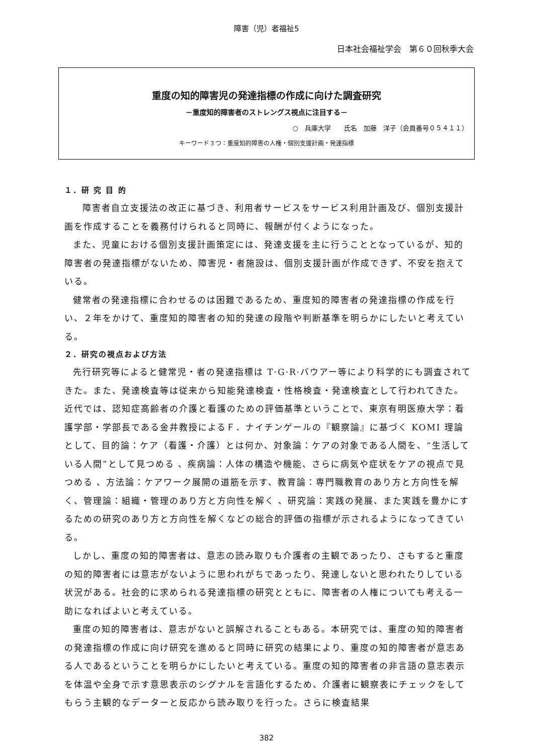障害（児）者福祉5
日本社会福祉学会　第６０回秋季大会
重度の知的障害児の発達指標の作成に向けた調査研究
－重度知的障害者のストレングス視点に注目する－
○　兵庫大学　　氏名　加藤　洋子（会員番号０５４１１）
キーワード３つ：重度知的障害の人権・個別支援計画・発達指標
１．研 究 目 的
　障害者自立支援法の改正に基づき、利用者サービスをサービス利用計画及び、個別支援計画を作成することを義務付けられると同時に、報酬が付くようになった。
また、児童における個別支援計画策定には、発達支援を主に行うこととなっているが、知的障害者の発達指標がないため、障害児・者施設は、個別支援計画が作成できず、不安を抱えている。
健常者の発達指標に合わせるのは困難であるため、重度知的障害者の発達指標の作成を行い、２年をかけて、重度知的障害者の知的発達の段階や判断基準を明らかにしたいと考えている。
２．研究の視点および方法
先行研究等によると健常児・者の発達指標は T·G·R·バウアー等により科学的にも調査されてきた。また、発達検査等は従来から知能発達検査・性格検査・発達検査として行われてきた。近代では、認知症高齢者の介護と看護のための評価基準ということで、東京有明医療大学：看護学部・学部長である金井教授によるＦ．ナイチンゲールの『観察論』に基づく KOMI 理論として、目的論：ケア（看護・介護）とは何か、対象論：ケアの対象である人間を、“生活している人間”として見つめる 、疾病論：人体の構造や機能、さらに病気や症状をケアの視点で見つめる 、方法論：ケアワーク展開の道筋を示す、教育論：専門職教育のあり方と方向性を解く、管理論：組織・管理のあり方と方向性を解く 、研究論：実践の発展、また実践を豊かにするための研究のあり方と方向性を解くなどの総合的評価の指標が示されるようになってきている。
しかし、重度の知的障害者は、意志の読み取りも介護者の主観であったり、さもすると重度の知的障害者には意志がないように思われがちであったり、発達しないと思われたりしている状況がある。社会的に求められる発達指標の研究とともに、障害者の人権についても考える一助になればよいと考えている。
重度の知的障害者は、意志がないと誤解されることもある。本研究では、重度の知的障害者の発達指標の作成に向け研究を進めると同時に研究の結果により、重度の知的障害者が意志ある人であるということを明らかにしたいと考えている。重度の知的障害者の非言語の意志表示を体温や全身で示す意思表示のシグナルを言語化するため、介護者に観察表にチェックをしてもらう主観的なデーターと反応から読み取りを行った。さらに検査結果
382